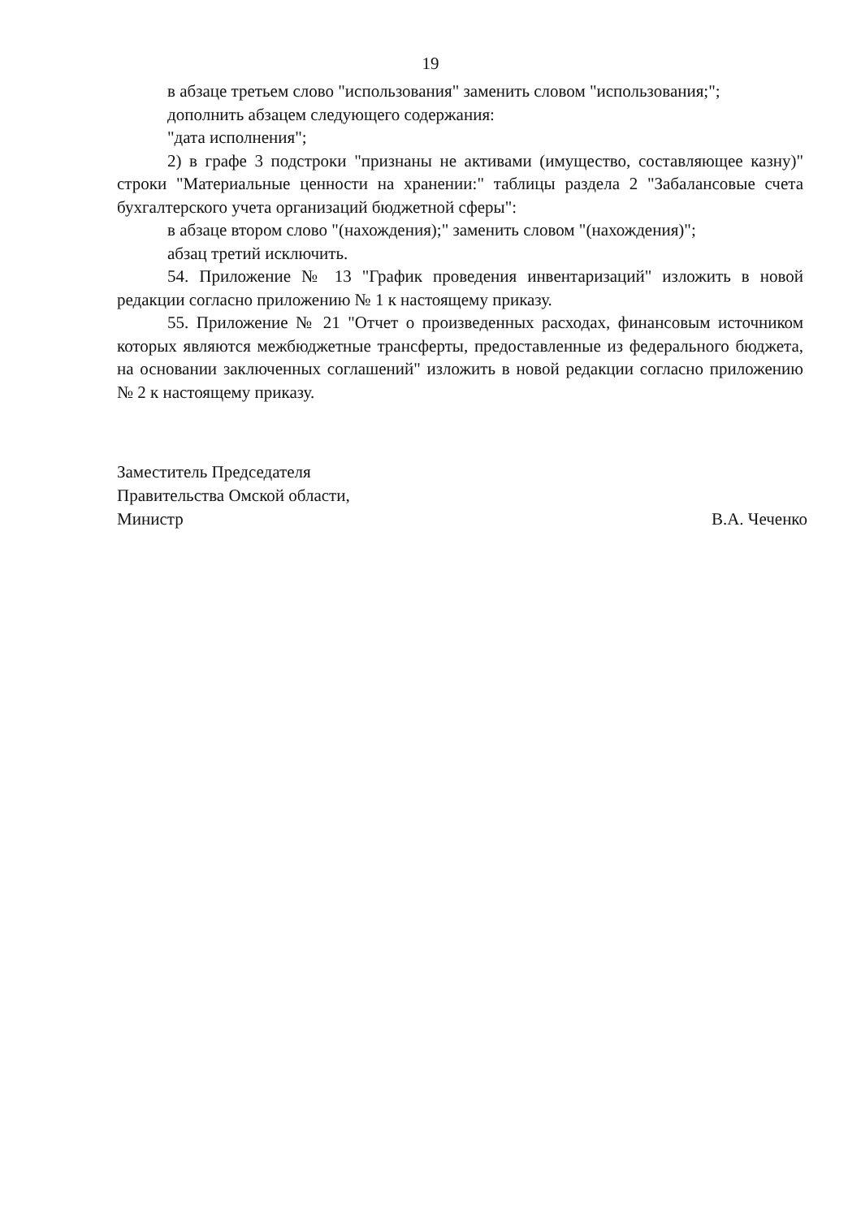19
в абзаце третьем слово "использования" заменить словом "использования;";
дополнить абзацем следующего содержания:
"дата исполнения";
2) в графе 3 подстроки "признаны не активами (имущество, составляющее казну)" строки "Материальные ценности на хранении:" таблицы раздела 2 "Забалансовые счета бухгалтерского учета организаций бюджетной сферы":
в абзаце втором слово "(нахождения);" заменить словом "(нахождения)";
абзац третий исключить.
54. Приложение № 13 "График проведения инвентаризаций" изложить в новой редакции согласно приложению № 1 к настоящему приказу.
55. Приложение № 21 "Отчет о произведенных расходах, финансовым источником которых являются межбюджетные трансферты, предоставленные из федерального бюджета, на основании заключенных соглашений" изложить в новой редакции согласно приложению № 2 к настоящему приказу.
Заместитель Председателя
Правительства Омской области,
Министр
В.А. Чеченко